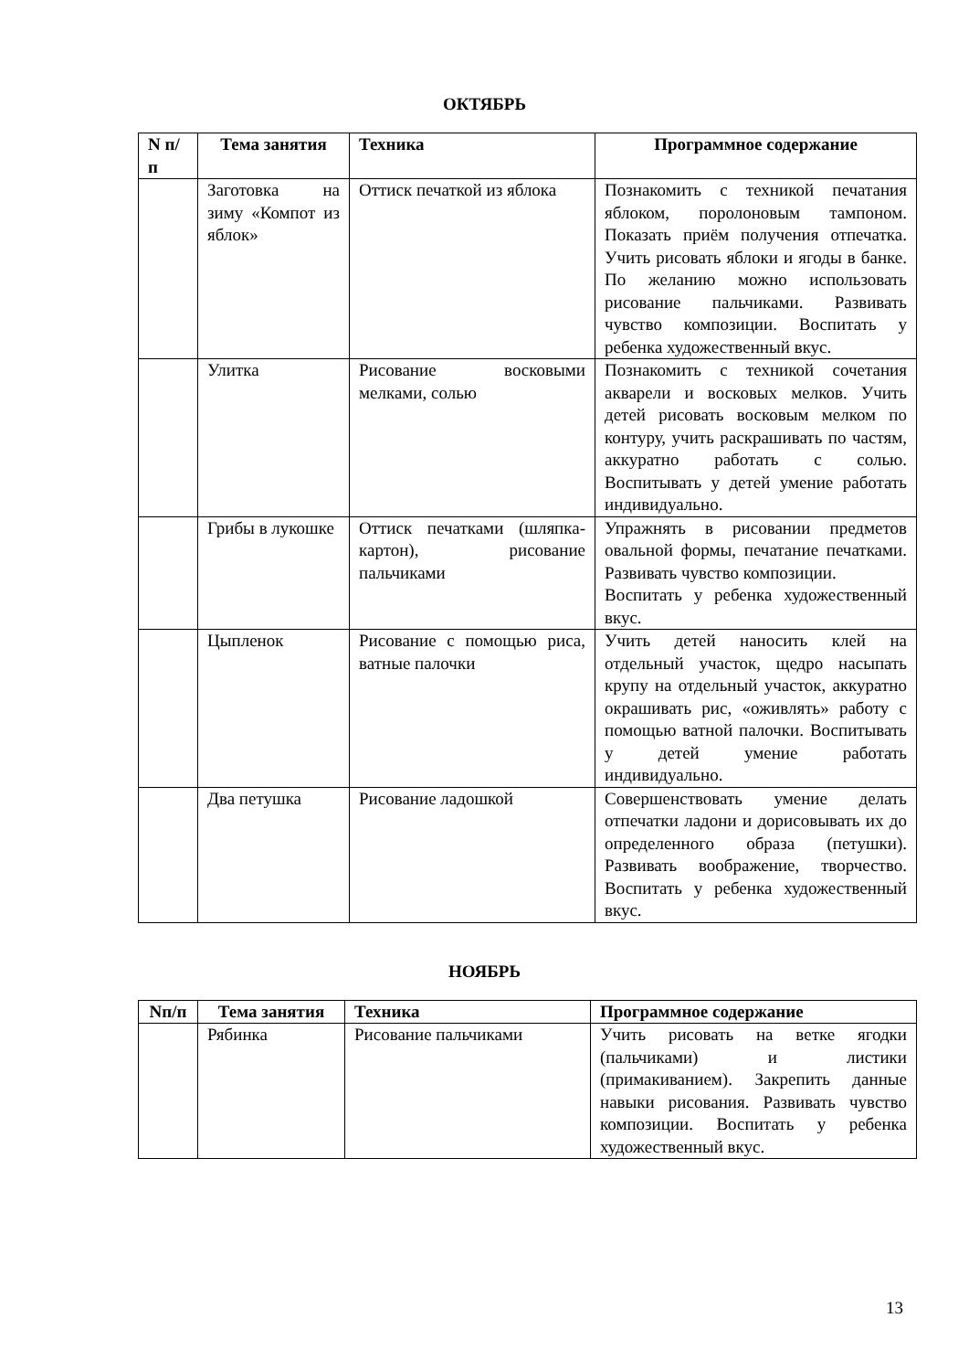ОКТЯБРЬ
| N п/п | Тема занятия | Техника | Программное содержание |
| --- | --- | --- | --- |
| | Заготовка на зиму «Компот из яблок» | Оттиск печаткой из яблока | Познакомить с техникой печатания яблоком, поролоновым тампоном. Показать приём получения отпечатка. Учить рисовать яблоки и ягоды в банке. По желанию можно использовать рисование пальчиками. Развивать чувство композиции. Воспитать у ребенка художественный вкус. |
| | Улитка | Рисование восковыми мелками, солью | Познакомить с техникой сочетания акварели и восковых мелков. Учить детей рисовать восковым мелком по контуру, учить раскрашивать по частям, аккуратно работать с солью. Воспитывать у детей умение работать индивидуально. |
| | Грибы в лукошке | Оттиск печатками (шляпка-картон), рисование пальчиками | Упражнять в рисовании предметов овальной формы, печатание печатками. Развивать чувство композиции. Воспитать у ребенка художественный вкус. |
| | Цыпленок | Рисование с помощью риса, ватные палочки | Учить детей наносить клей на отдельный участок, щедро насыпать крупу на отдельный участок, аккуратно окрашивать рис, «оживлять» работу с помощью ватной палочки. Воспитывать у детей умение работать индивидуально. |
| | Два петушка | Рисование ладошкой | Совершенствовать умение делать отпечатки ладони и дорисовывать их до определенного образа (петушки). Развивать воображение, творчество. Воспитать у ребенка художественный вкус. |
НОЯБРЬ
| Nп/п | Тема занятия | Техника | Программное содержание |
| --- | --- | --- | --- |
| | Рябинка | Рисование пальчиками | Учить рисовать на ветке ягодки (пальчиками) и листики (примакиванием). Закрепить данные навыки рисования. Развивать чувство композиции. Воспитать у ребенка художественный вкус. |
13